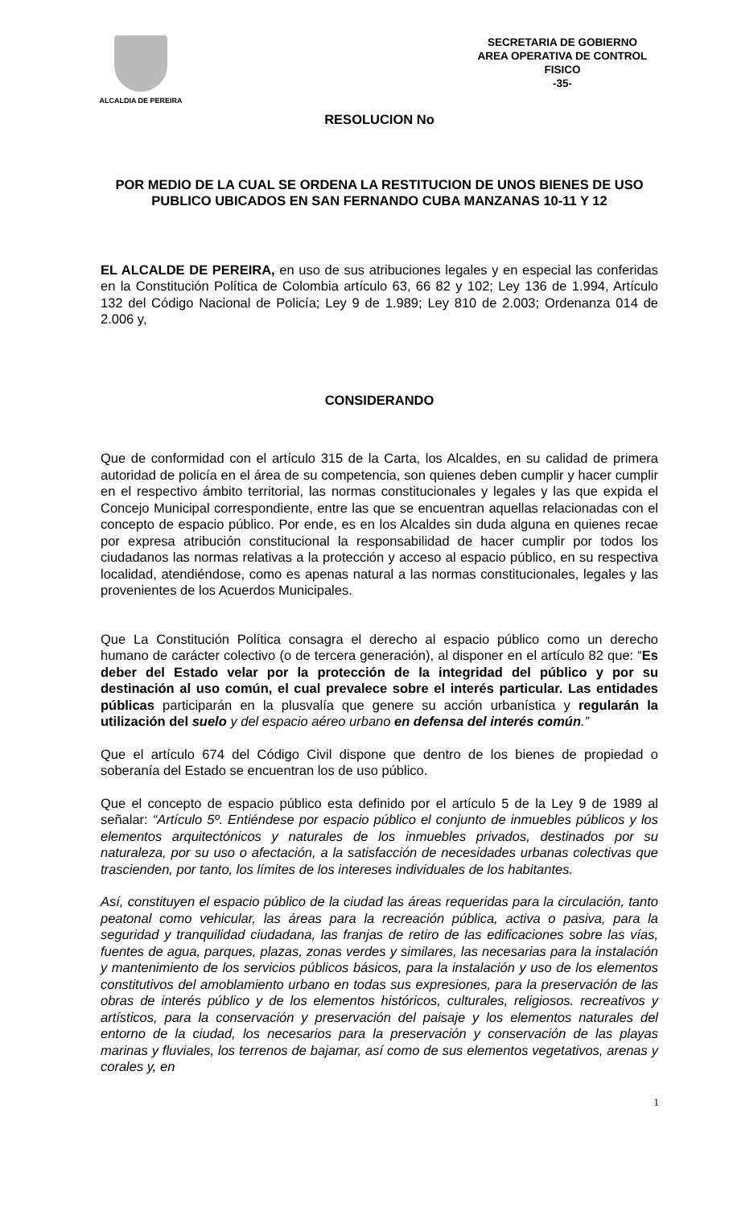ALCALDIA DE PEREIRA
SECRETARIA DE GOBIERNO
AREA OPERATIVA DE CONTROL FISICO
-35-
RESOLUCION No
POR MEDIO DE LA CUAL SE ORDENA LA RESTITUCION DE UNOS BIENES DE USO PUBLICO UBICADOS EN SAN FERNANDO CUBA MANZANAS 10-11 Y 12
EL ALCALDE DE PEREIRA, en uso de sus atribuciones legales y en especial las conferidas en la Constitución Política de Colombia artículo 63, 66 82 y 102; Ley 136 de 1.994, Artículo 132 del Código Nacional de Policía; Ley 9 de 1.989; Ley 810 de 2.003; Ordenanza 014 de 2.006 y,
CONSIDERANDO
Que de conformidad con el artículo 315 de la Carta, los Alcaldes, en su calidad de primera autoridad de policía en el área de su competencia, son quienes deben cumplir y hacer cumplir en el respectivo ámbito territorial, las normas constitucionales y legales y las que expida el Concejo Municipal correspondiente, entre las que se encuentran aquellas relacionadas con el concepto de espacio público. Por ende, es en los Alcaldes sin duda alguna en quienes recae por expresa atribución constitucional la responsabilidad de hacer cumplir por todos los ciudadanos las normas relativas a la protección y acceso al espacio público, en su respectiva localidad, atendiéndose, como es apenas natural a las normas constitucionales, legales y las provenientes de los Acuerdos Municipales.
Que La Constitución Política consagra el derecho al espacio público como un derecho humano de carácter colectivo (o de tercera generación), al disponer en el artículo 82 que: “Es deber del Estado velar por la protección de la integridad del público y por su destinación al uso común, el cual prevalece sobre el interés particular. Las entidades públicas participarán en la plusvalía que genere su acción urbanística y regularán la utilización del suelo y del espacio aéreo urbano en defensa del interés común.”
Que el artículo 674 del Código Civil dispone que dentro de los bienes de propiedad o soberanía del Estado se encuentran los de uso público.
Que el concepto de espacio público esta definido por el artículo 5 de la Ley 9 de 1989 al señalar: “Artículo 5º. Entiéndese por espacio público el conjunto de inmuebles públicos y los elementos arquitectónicos y naturales de los inmuebles privados, destinados por su naturaleza, por su uso o afectación, a la satisfacción de necesidades urbanas colectivas que trascienden, por tanto, los límites de los intereses individuales de los habitantes.
Así, constituyen el espacio público de la ciudad las áreas requeridas para la circulación, tanto peatonal como vehicular, las áreas para la recreación pública, activa o pasiva, para la seguridad y tranquilidad ciudadana, las franjas de retiro de las edificaciones sobre las vías, fuentes de agua, parques, plazas, zonas verdes y similares, las necesarias para la instalación y mantenimiento de los servicios públicos básicos, para la instalación y uso de los elementos constitutivos del amoblamiento urbano en todas sus expresiones, para la preservación de las obras de interés público y de los elementos históricos, culturales, religiosos. recreativos y artísticos, para la conservación y preservación del paisaje y los elementos naturales del entorno de la ciudad, los necesarios para la preservación y conservación de las playas marinas y fluviales, los terrenos de bajamar, así como de sus elementos vegetativos, arenas y corales y, en
1